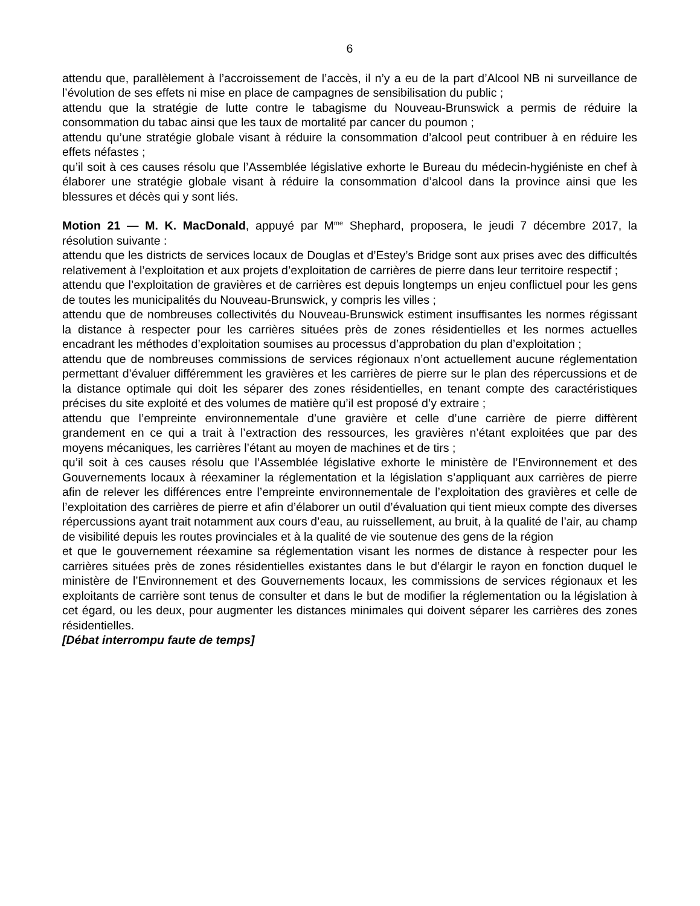6
attendu que, parallèlement à l’accroissement de l’accès, il n’y a eu de la part d’Alcool NB ni surveillance de l’évolution de ses effets ni mise en place de campagnes de sensibilisation du public ;
attendu que la stratégie de lutte contre le tabagisme du Nouveau-Brunswick a permis de réduire la consommation du tabac ainsi que les taux de mortalité par cancer du poumon ;
attendu qu’une stratégie globale visant à réduire la consommation d’alcool peut contribuer à en réduire les effets néfastes ;
qu’il soit à ces causes résolu que l’Assemblée législative exhorte le Bureau du médecin-hygiéniste en chef à élaborer une stratégie globale visant à réduire la consommation d’alcool dans la province ainsi que les blessures et décès qui y sont liés.
Motion 21 — M. K. MacDonald, appuyé par M<sup>me</sup> Shephard, proposera, le jeudi 7 décembre 2017, la résolution suivante :
attendu que les districts de services locaux de Douglas et d’Estey’s Bridge sont aux prises avec des difficultés relativement à l’exploitation et aux projets d’exploitation de carrières de pierre dans leur territoire respectif ;
attendu que l’exploitation de gravières et de carrières est depuis longtemps un enjeu conflictuel pour les gens de toutes les municipalités du Nouveau-Brunswick, y compris les villes ;
attendu que de nombreuses collectivités du Nouveau-Brunswick estiment insuffisantes les normes régissant la distance à respecter pour les carrières situées près de zones résidentielles et les normes actuelles encadrant les méthodes d’exploitation soumises au processus d’approbation du plan d’exploitation ;
attendu que de nombreuses commissions de services régionaux n’ont actuellement aucune réglementation permettant d’évaluer différemment les gravières et les carrières de pierre sur le plan des répercussions et de la distance optimale qui doit les séparer des zones résidentielles, en tenant compte des caractéristiques précises du site exploité et des volumes de matière qu’il est proposé d’y extraire ;
attendu que l’empreinte environnementale d’une gravière et celle d’une carrière de pierre diffèrent grandement en ce qui a trait à l’extraction des ressources, les gravières n’étant exploitées que par des moyens mécaniques, les carrières l’étant au moyen de machines et de tirs ;
qu’il soit à ces causes résolu que l’Assemblée législative exhorte le ministère de l’Environnement et des Gouvernements locaux à réexaminer la réglementation et la législation s’appliquant aux carrières de pierre afin de relever les différences entre l’empreinte environnementale de l’exploitation des gravières et celle de l’exploitation des carrières de pierre et afin d’élaborer un outil d’évaluation qui tient mieux compte des diverses répercussions ayant trait notamment aux cours d’eau, au ruissellement, au bruit, à la qualité de l’air, au champ de visibilité depuis les routes provinciales et à la qualité de vie soutenue des gens de la région
et que le gouvernement réexamine sa réglementation visant les normes de distance à respecter pour les carrières situées près de zones résidentielles existantes dans le but d’élargir le rayon en fonction duquel le ministère de l’Environnement et des Gouvernements locaux, les commissions de services régionaux et les exploitants de carrière sont tenus de consulter et dans le but de modifier la réglementation ou la législation à cet égard, ou les deux, pour augmenter les distances minimales qui doivent séparer les carrières des zones résidentielles.
[Débat interrompu faute de temps]